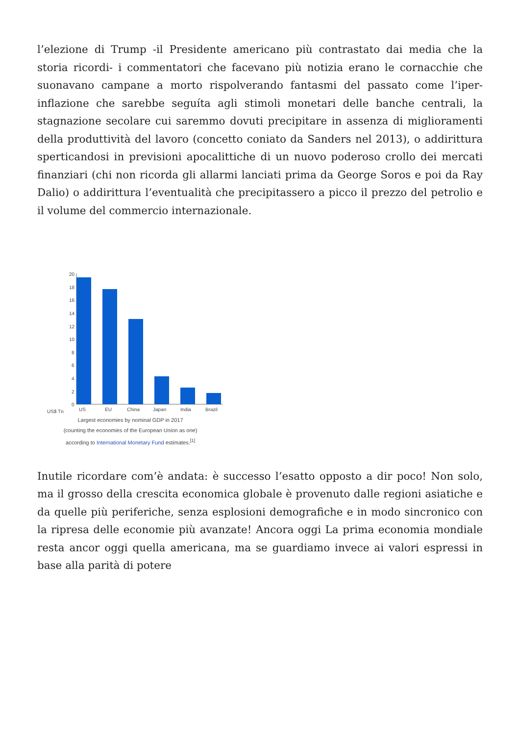l’elezione di Trump -il Presidente americano più contrastato dai media che la storia ricordi- i commentatori che facevano più notizia erano le cornacchie che suonavano campane a morto rispolverando fantasmi del passato come l’iper-inflazione che sarebbe seguíta agli stimoli monetari delle banche centrali, la stagnazione secolare cui saremmo dovuti precipitare in assenza di miglioramenti della produttività del lavoro (concetto coniato da Sanders nel 2013), o addirittura sperticandosi in previsioni apocalittiche di un nuovo poderoso crollo dei mercati finanziari (chi non ricorda gli allarmi lanciati prima da George Soros e poi da Ray Dalio) o addirittura l’eventualità che precipitassero a picco il prezzo del petrolio e il volume del commercio internazionale.
20
18
16
14
12
10
8
6
4
2
0
US$ Tn
US
EU
China
Japan
India
Brazil
Largest economies by nominal GDP in 2017
(counting the economies of the European Union as one)
according to International Monetary Fund estimates.<sup>[1]</sup>
Inutile ricordare com’è andata: è successo l’esatto opposto a dir poco! Non solo, ma il grosso della crescita economica globale è provenuto dalle regioni asiatiche e da quelle più periferiche, senza esplosioni demografiche e in modo sincronico con la ripresa delle economie più avanzate! Ancora oggi La prima economia mondiale resta ancor oggi quella americana, ma se guardiamo invece ai valori espressi in base alla parità di potere